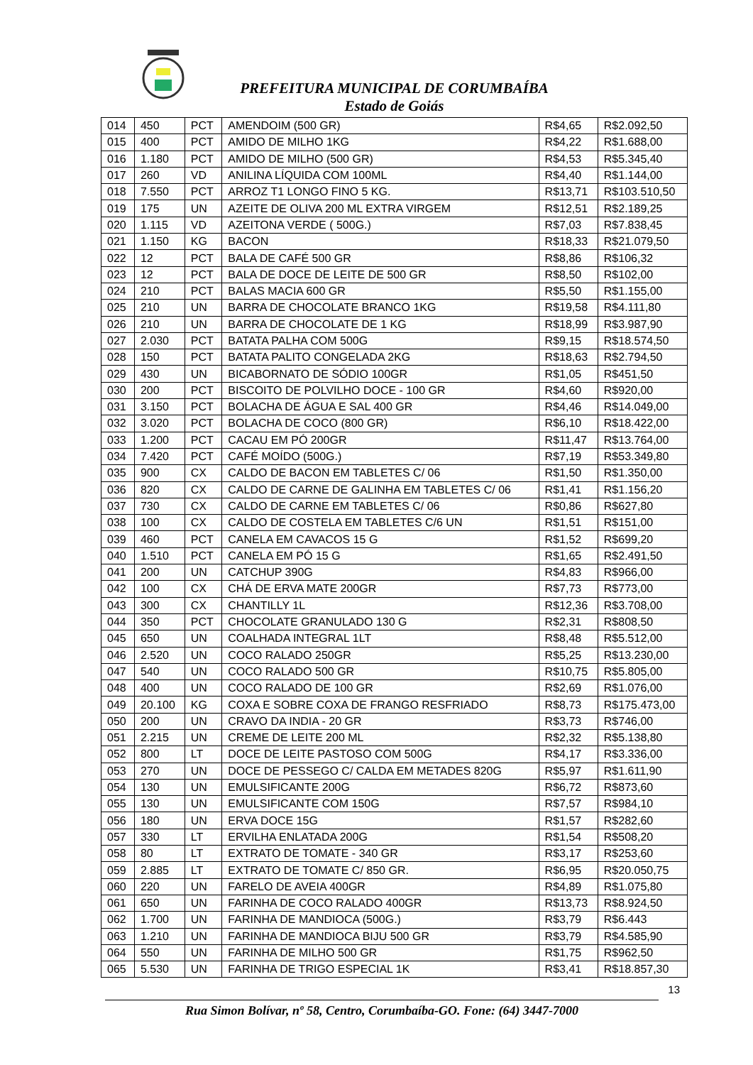PREFEITURA MUNICIPAL DE CORUMBAÍBA
Estado de Goiás
| 014 | 450 | PCT | AMENDOIM (500 GR) | R$4,65 | R$2.092,50 |
| 015 | 400 | PCT | AMIDO DE MILHO 1KG | R$4,22 | R$1.688,00 |
| 016 | 1.180 | PCT | AMIDO DE MILHO (500 GR) | R$4,53 | R$5.345,40 |
| 017 | 260 | VD | ANILINA LÍQUIDA COM 100ML | R$4,40 | R$1.144,00 |
| 018 | 7.550 | PCT | ARROZ T1 LONGO FINO 5 KG. | R$13,71 | R$103.510,50 |
| 019 | 175 | UN | AZEITE DE OLIVA 200 ML EXTRA VIRGEM | R$12,51 | R$2.189,25 |
| 020 | 1.115 | VD | AZEITONA VERDE ( 500G.) | R$7,03 | R$7.838,45 |
| 021 | 1.150 | KG | BACON | R$18,33 | R$21.079,50 |
| 022 | 12 | PCT | BALA DE CAFÉ 500 GR | R$8,86 | R$106,32 |
| 023 | 12 | PCT | BALA DE DOCE DE LEITE DE 500 GR | R$8,50 | R$102,00 |
| 024 | 210 | PCT | BALAS MACIA 600 GR | R$5,50 | R$1.155,00 |
| 025 | 210 | UN | BARRA DE CHOCOLATE BRANCO 1KG | R$19,58 | R$4.111,80 |
| 026 | 210 | UN | BARRA DE CHOCOLATE DE 1 KG | R$18,99 | R$3.987,90 |
| 027 | 2.030 | PCT | BATATA PALHA COM 500G | R$9,15 | R$18.574,50 |
| 028 | 150 | PCT | BATATA PALITO CONGELADA 2KG | R$18,63 | R$2.794,50 |
| 029 | 430 | UN | BICABORNATO DE SÓDIO 100GR | R$1,05 | R$451,50 |
| 030 | 200 | PCT | BISCOITO DE POLVILHO DOCE - 100 GR | R$4,60 | R$920,00 |
| 031 | 3.150 | PCT | BOLACHA DE ÁGUA E SAL 400 GR | R$4,46 | R$14.049,00 |
| 032 | 3.020 | PCT | BOLACHA DE COCO (800 GR) | R$6,10 | R$18.422,00 |
| 033 | 1.200 | PCT | CACAU EM PÓ 200GR | R$11,47 | R$13.764,00 |
| 034 | 7.420 | PCT | CAFÉ MOÍDO (500G.) | R$7,19 | R$53.349,80 |
| 035 | 900 | CX | CALDO DE BACON EM TABLETES C/ 06 | R$1,50 | R$1.350,00 |
| 036 | 820 | CX | CALDO DE CARNE DE GALINHA EM TABLETES C/ 06 | R$1,41 | R$1.156,20 |
| 037 | 730 | CX | CALDO DE CARNE EM TABLETES C/ 06 | R$0,86 | R$627,80 |
| 038 | 100 | CX | CALDO DE COSTELA EM TABLETES C/6 UN | R$1,51 | R$151,00 |
| 039 | 460 | PCT | CANELA EM CAVACOS 15 G | R$1,52 | R$699,20 |
| 040 | 1.510 | PCT | CANELA EM PÓ 15 G | R$1,65 | R$2.491,50 |
| 041 | 200 | UN | CATCHUP 390G | R$4,83 | R$966,00 |
| 042 | 100 | CX | CHÁ DE ERVA MATE 200GR | R$7,73 | R$773,00 |
| 043 | 300 | CX | CHANTILLY 1L | R$12,36 | R$3.708,00 |
| 044 | 350 | PCT | CHOCOLATE GRANULADO 130 G | R$2,31 | R$808,50 |
| 045 | 650 | UN | COALHADA INTEGRAL 1LT | R$8,48 | R$5.512,00 |
| 046 | 2.520 | UN | COCO RALADO 250GR | R$5,25 | R$13.230,00 |
| 047 | 540 | UN | COCO RALADO 500 GR | R$10,75 | R$5.805,00 |
| 048 | 400 | UN | COCO RALADO DE 100 GR | R$2,69 | R$1.076,00 |
| 049 | 20.100 | KG | COXA E SOBRE COXA DE FRANGO RESFRIADO | R$8,73 | R$175.473,00 |
| 050 | 200 | UN | CRAVO DA INDIA - 20 GR | R$3,73 | R$746,00 |
| 051 | 2.215 | UN | CREME DE LEITE 200 ML | R$2,32 | R$5.138,80 |
| 052 | 800 | LT | DOCE DE LEITE PASTOSO COM 500G | R$4,17 | R$3.336,00 |
| 053 | 270 | UN | DOCE DE PESSEGO C/ CALDA EM METADES 820G | R$5,97 | R$1.611,90 |
| 054 | 130 | UN | EMULSIFICANTE 200G | R$6,72 | R$873,60 |
| 055 | 130 | UN | EMULSIFICANTE COM 150G | R$7,57 | R$984,10 |
| 056 | 180 | UN | ERVA DOCE 15G | R$1,57 | R$282,60 |
| 057 | 330 | LT | ERVILHA ENLATADA 200G | R$1,54 | R$508,20 |
| 058 | 80 | LT | EXTRATO DE TOMATE - 340 GR | R$3,17 | R$253,60 |
| 059 | 2.885 | LT | EXTRATO DE TOMATE C/ 850 GR. | R$6,95 | R$20.050,75 |
| 060 | 220 | UN | FARELO DE AVEIA 400GR | R$4,89 | R$1.075,80 |
| 061 | 650 | UN | FARINHA DE COCO RALADO 400GR | R$13,73 | R$8.924,50 |
| 062 | 1.700 | UN | FARINHA DE MANDIOCA (500G.) | R$3,79 | R$6.443 |
| 063 | 1.210 | UN | FARINHA DE MANDIOCA BIJU 500 GR | R$3,79 | R$4.585,90 |
| 064 | 550 | UN | FARINHA DE MILHO 500 GR | R$1,75 | R$962,50 |
| 065 | 5.530 | UN | FARINHA DE TRIGO ESPECIAL 1K | R$3,41 | R$18.857,30 |
13
Rua Simon Bolívar, nº 58, Centro, Corumbaíba-GO. Fone: (64) 3447-7000